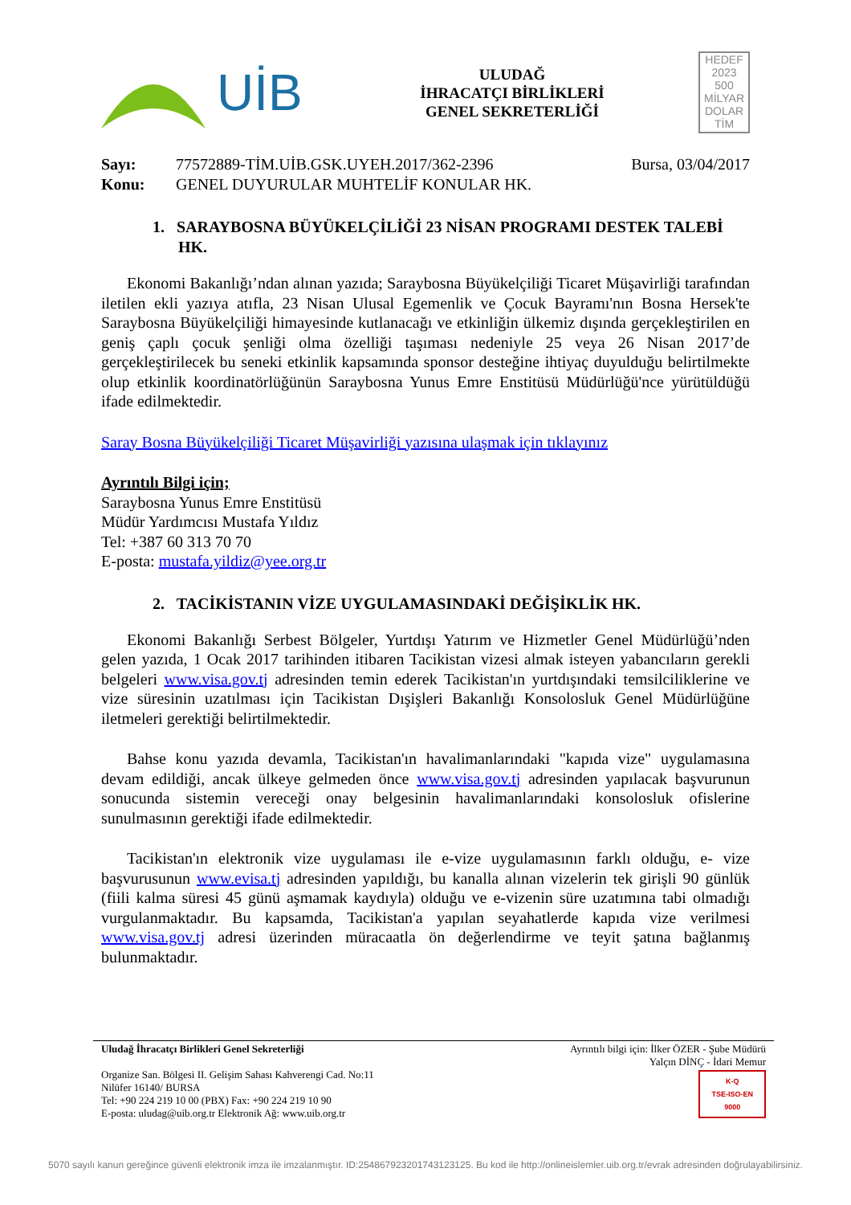UİB
ULUDAĞ
İHRACATÇI BİRLİKLERİ
GENEL SEKRETERLİĞİ
HEDEF
2023
500
MİLYAR DOLAR
TİM
Sayı: 77572889-TİM.UİB.GSK.UYEH.2017/362-2396
Konu: GENEL DUYURULAR MUHTELİF KONULAR HK.
Bursa, 03/04/2017
1. SARAYBOSNA BÜYÜKELÇİLİĞİ 23 NİSAN PROGRAMI DESTEK TALEBİ HK.
Ekonomi Bakanlığı’ndan alınan yazıda; Saraybosna Büyükelçiliği Ticaret Müşavirliği tarafından iletilen ekli yazıya atıfla, 23 Nisan Ulusal Egemenlik ve Çocuk Bayramı'nın Bosna Hersek'te Saraybosna Büyükelçiliği himayesinde kutlanacağı ve etkinliğin ülkemiz dışında gerçekleştirilen en geniş çaplı çocuk şenliği olma özelliği taşıması nedeniyle 25 veya 26 Nisan 2017’de gerçekleştirilecek bu seneki etkinlik kapsamında sponsor desteğine ihtiyaç duyulduğu belirtilmekte olup etkinlik koordinatörlüğünün Saraybosna Yunus Emre Enstitüsü Müdürlüğü'nce yürütüldüğü ifade edilmektedir.
Saray Bosna Büyükelçiliği Ticaret Müşavirliği yazısına ulaşmak için tıklayınız
Ayrıntılı Bilgi için;
Saraybosna Yunus Emre Enstitüsü
Müdür Yardımcısı Mustafa Yıldız
Tel: +387 60 313 70 70
E-posta: mustafa.yildiz@yee.org.tr
2. TACİKİSTANIN VİZE UYGULAMASINDAKİ DEĞİŞİKLİK HK.
Ekonomi Bakanlığı Serbest Bölgeler, Yurtdışı Yatırım ve Hizmetler Genel Müdürlüğü’nden gelen yazıda, 1 Ocak 2017 tarihinden itibaren Tacikistan vizesi almak isteyen yabancıların gerekli belgeleri www.visa.gov.tj adresinden temin ederek Tacikistan'ın yurtdışındaki temsilciliklerine ve vize süresinin uzatılması için Tacikistan Dışişleri Bakanlığı Konsolosluk Genel Müdürlüğüne iletmeleri gerektiği belirtilmektedir.
Bahse konu yazıda devamla, Tacikistan'ın havalimanlarındaki "kapıda vize" uygulamasına devam edildiği, ancak ülkeye gelmeden önce www.visa.gov.tj adresinden yapılacak başvurunun sonucunda sistemin vereceği onay belgesinin havalimanlarındaki konsolosluk ofislerine sunulmasının gerektiği ifade edilmektedir.
Tacikistan'ın elektronik vize uygulaması ile e-vize uygulamasının farklı olduğu, e- vize başvurusunun www.evisa.tj adresinden yapıldığı, bu kanalla alınan vizelerin tek girişli 90 günlük (fiili kalma süresi 45 günü aşmamak kaydıyla) olduğu ve e-vizenin süre uzatımına tabi olmadığı vurgulanmaktadır. Bu kapsamda, Tacikistan'a yapılan seyahatlerde kapıda vize verilmesi www.visa.gov.tj adresi üzerinden müracaatla ön değerlendirme ve teyit şatına bağlanmış bulunmaktadır.
Uludağ İhracatçı Birlikleri Genel Sekreterliği Ayrıntılı bilgi için: İlker ÖZER - Şube Müdürü
Yalçın DİNÇ - İdari Memur
Organize San. Bölgesi II. Gelişim Sahası Kahverengi Cad. No:11
Nilüfer 16140/ BURSA
Tel: +90 224 219 10 00 (PBX) Fax: +90 224 219 10 90
E-posta: uludag@uib.org.tr Elektronik Ağ: www.uib.org.tr K-Q
TSE-ISO-EN
9000
5070 sayılı kanun gereğince güvenli elektronik imza ile imzalanmıştır. ID:25486792320174312312​5. Bu kod ile http://onlineislemler.uib.org.tr/evrak adresinden doğrulayabilirsiniz.